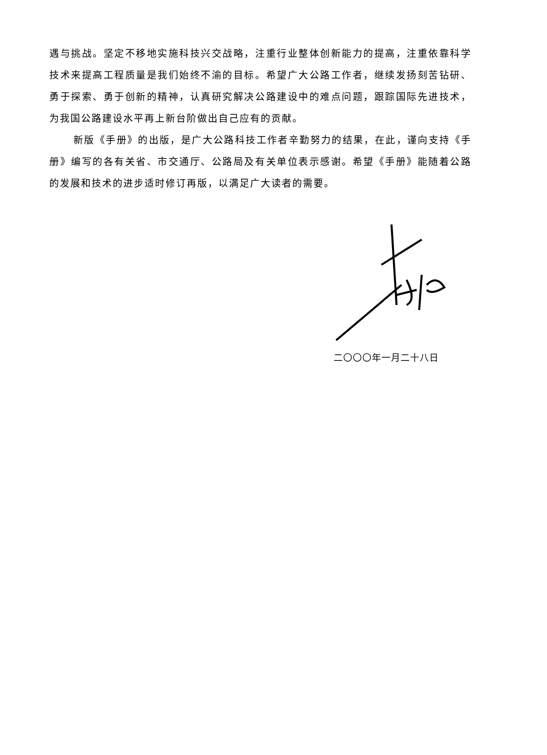遇与挑战。坚定不移地实施科技兴交战略，注重行业整体创新能力的提高，注重依靠科学技术来提高工程质量是我们始终不渝的目标。希望广大公路工作者，继续发扬刻苦钻研、勇于探索、勇于创新的精神，认真研究解决公路建设中的难点问题，跟踪国际先进技术，为我国公路建设水平再上新台阶做出自己应有的贡献。
新版《手册》的出版，是广大公路科技工作者辛勤努力的结果，在此，谨向支持《手册》编写的各有关省、市交通厅、公路局及有关单位表示感谢。希望《手册》能随着公路的发展和技术的进步适时修订再版，以满足广大读者的需要。
二〇〇〇年一月二十八日